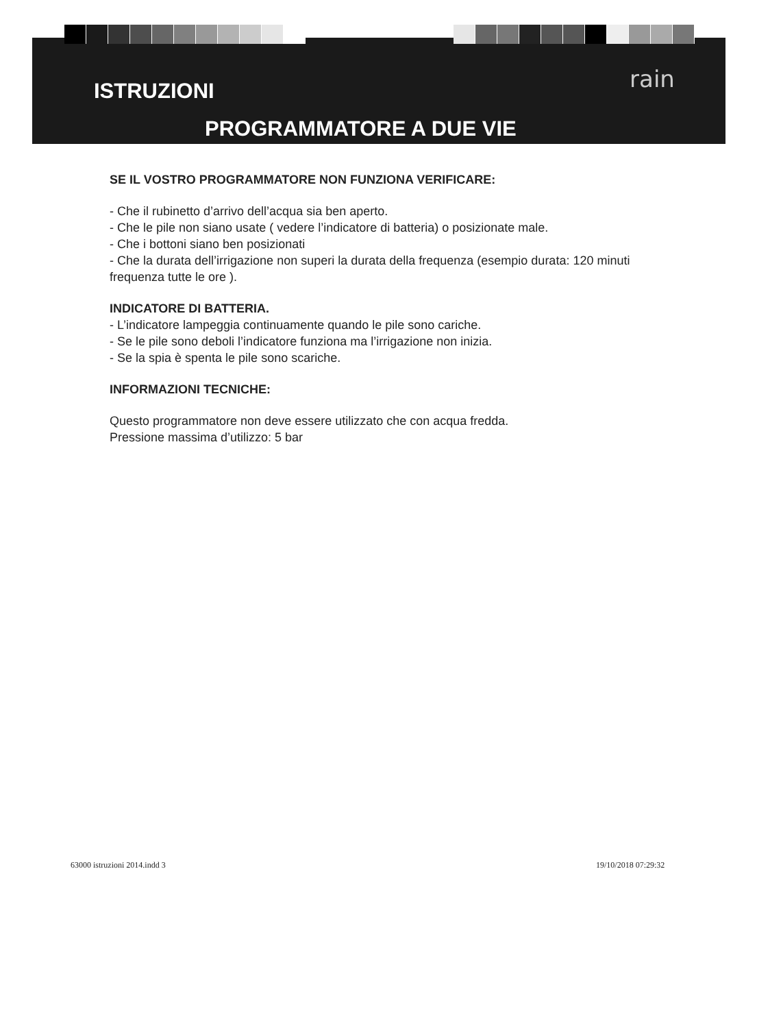ISTRUZIONI
rain
PROGRAMMATORE A DUE VIE
SE IL VOSTRO PROGRAMMATORE NON FUNZIONA VERIFICARE:
- Che il rubinetto d’arrivo dell’acqua sia ben aperto.
- Che le pile non siano usate ( vedere l’indicatore di batteria) o posizionate male.
- Che i bottoni siano ben posizionati
- Che la durata dell’irrigazione non superi la durata della frequenza (esempio durata: 120 minuti frequenza tutte le ore ).
INDICATORE DI BATTERIA.
- L’indicatore lampeggia continuamente quando le pile sono cariche.
- Se le pile sono deboli l’indicatore funziona ma l’irrigazione non inizia.
- Se la spia è spenta le pile sono scariche.
INFORMAZIONI TECNICHE:
Questo programmatore non deve essere utilizzato che con acqua fredda.
Pressione massima d’utilizzo: 5 bar
63000 istruzioni 2014.indd 3 19/10/2018 07:29:32